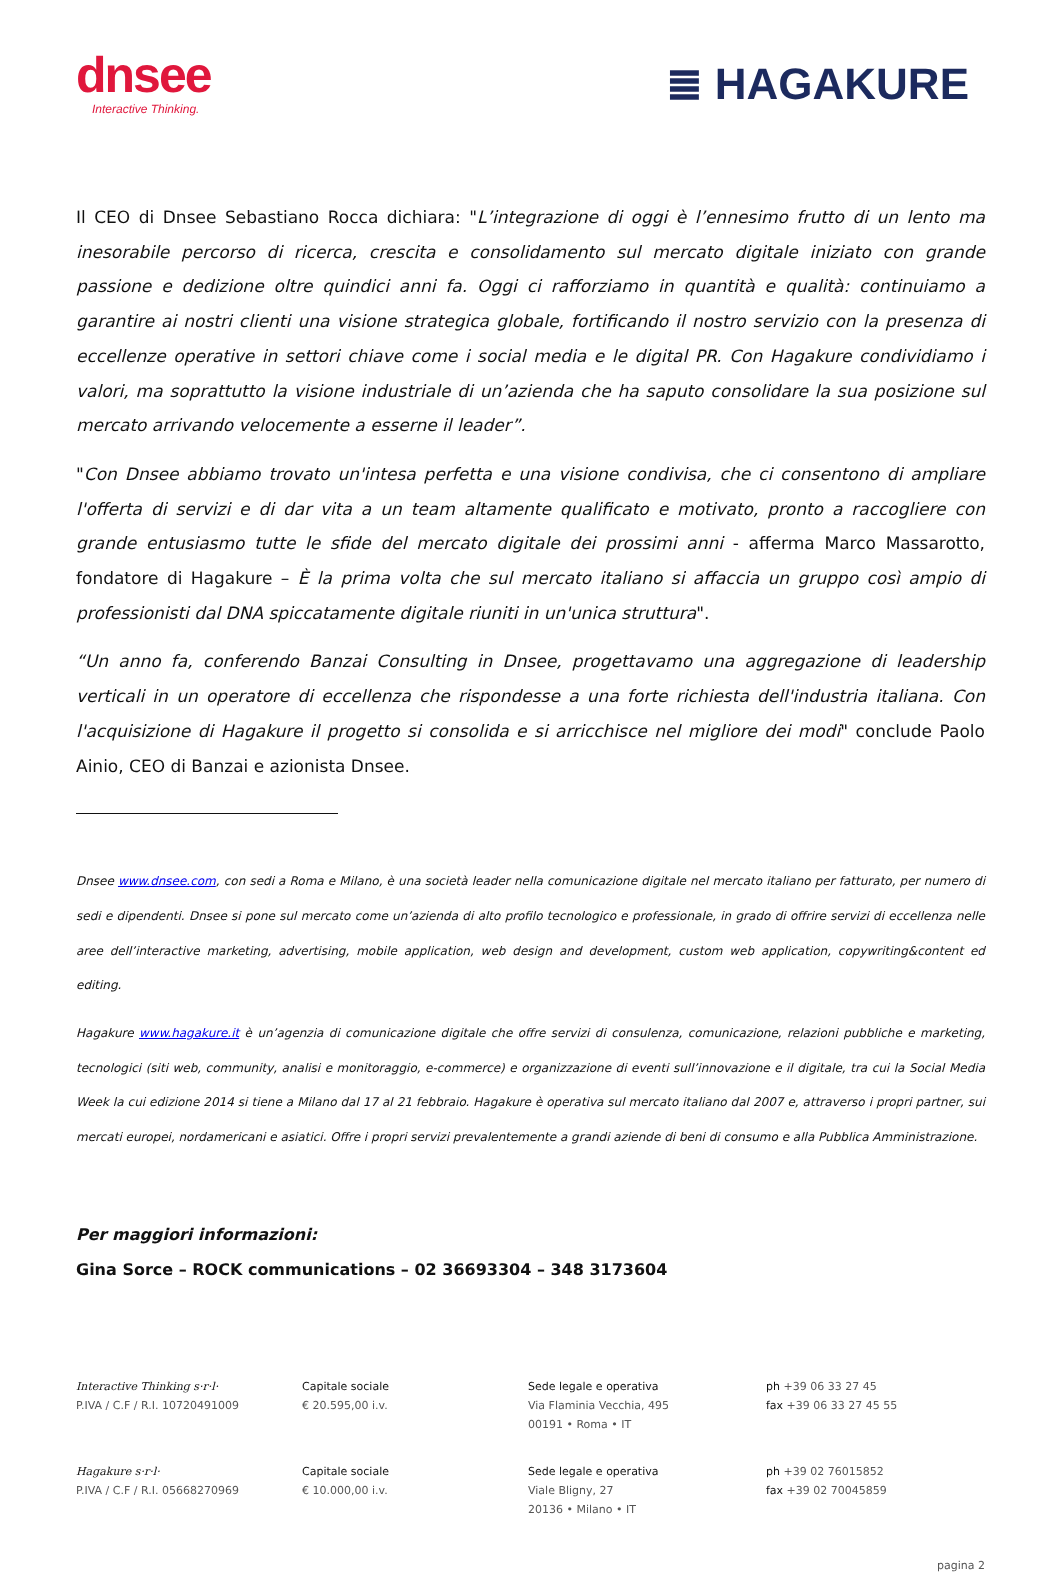dnsee
Interactive Thinking.
≣ HAGAKURE
Il CEO di Dnsee Sebastiano Rocca dichiara: "L’integrazione di oggi è l’ennesimo frutto di un lento ma inesorabile percorso di ricerca, crescita e consolidamento sul mercato digitale iniziato con grande passione e dedizione oltre quindici anni fa. Oggi ci rafforziamo in quantità e qualità: continuiamo a garantire ai nostri clienti una visione strategica globale, fortificando il nostro servizio con la presenza di eccellenze operative in settori chiave come i social media e le digital PR. Con Hagakure condividiamo i valori, ma soprattutto la visione industriale di un’azienda che ha saputo consolidare la sua posizione sul mercato arrivando velocemente a esserne il leader”.
"Con Dnsee abbiamo trovato un'intesa perfetta e una visione condivisa, che ci consentono di ampliare l'offerta di servizi e di dar vita a un team altamente qualificato e motivato, pronto a raccogliere con grande entusiasmo tutte le sfide del mercato digitale dei prossimi anni - afferma Marco Massarotto, fondatore di Hagakure – È la prima volta che sul mercato italiano si affaccia un gruppo così ampio di professionisti dal DNA spiccatamente digitale riuniti in un'unica struttura".
“Un anno fa, conferendo Banzai Consulting in Dnsee, progettavamo una aggregazione di leadership verticali in un operatore di eccellenza che rispondesse a una forte richiesta dell'industria italiana. Con l'acquisizione di Hagakure il progetto si consolida e si arricchisce nel migliore dei modi" conclude Paolo Ainio, CEO di Banzai e azionista Dnsee.
Dnsee www.dnsee.com, con sedi a Roma e Milano, è una società leader nella comunicazione digitale nel mercato italiano per fatturato, per numero di sedi e dipendenti. Dnsee si pone sul mercato come un’azienda di alto profilo tecnologico e professionale, in grado di offrire servizi di eccellenza nelle aree dell’interactive marketing, advertising, mobile application, web design and development, custom web application, copywriting&content ed editing.
Hagakure www.hagakure.it è un’agenzia di comunicazione digitale che offre servizi di consulenza, comunicazione, relazioni pubbliche e marketing, tecnologici (siti web, community, analisi e monitoraggio, e-commerce) e organizzazione di eventi sull’innovazione e il digitale, tra cui la Social Media Week la cui edizione 2014 si tiene a Milano dal 17 al 21 febbraio. Hagakure è operativa sul mercato italiano dal 2007 e, attraverso i propri partner, sui mercati europei, nordamericani e asiatici. Offre i propri servizi prevalentemente a grandi aziende di beni di consumo e alla Pubblica Amministrazione.
Per maggiori informazioni:
Gina Sorce – ROCK communications – 02 36693304 – 348 3173604
Interactive Thinking s·r·l·
P.IVA / C.F / R.I. 10720491009
Capitale sociale
€ 20.595,00 i.v.
Sede legale e operativa
Via Flaminia Vecchia, 495
00191 • Roma • IT
ph +39 06 33 27 45
fax +39 06 33 27 45 55
Hagakure s·r·l·
P.IVA / C.F / R.I. 05668270969
Capitale sociale
€ 10.000,00 i.v.
Sede legale e operativa
Viale Bligny, 27
20136 • Milano • IT
ph +39 02 76015852
fax +39 02 70045859
pagina 2